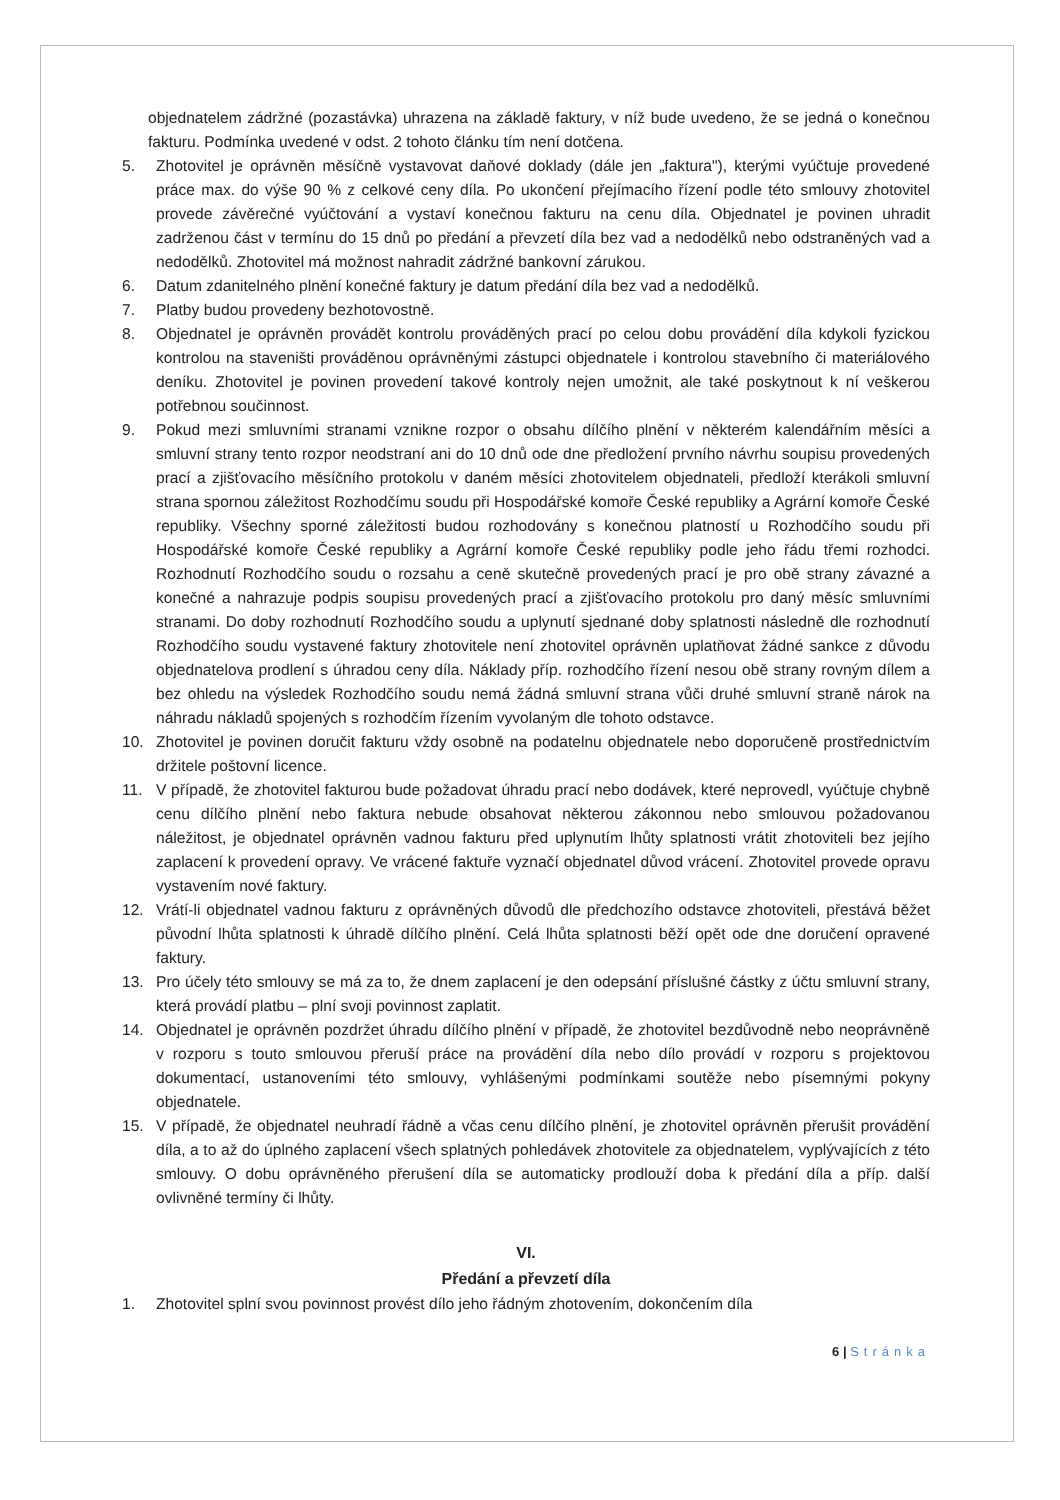objednatelem zádržné (pozastávka) uhrazena na základě faktury, v níž bude uvedeno, že se jedná o konečnou fakturu. Podmínka uvedené v odst. 2 tohoto článku tím není dotčena.
5. Zhotovitel je oprávněn měsíčně vystavovat daňové doklady (dále jen „faktura"), kterými vyúčtuje provedené práce max. do výše 90 % z celkové ceny díla. Po ukončení přejímacího řízení podle této smlouvy zhotovitel provede závěrečné vyúčtování a vystaví konečnou fakturu na cenu díla. Objednatel je povinen uhradit zadrženou část v termínu do 15 dnů po předání a převzetí díla bez vad a nedodělků nebo odstraněných vad a nedodělků. Zhotovitel má možnost nahradit zádržné bankovní zárukou.
6. Datum zdanitelného plnění konečné faktury je datum předání díla bez vad a nedodělků.
7. Platby budou provedeny bezhotovostně.
8. Objednatel je oprávněn provádět kontrolu prováděných prací po celou dobu provádění díla kdykoli fyzickou kontrolou na staveništi prováděnou oprávněnými zástupci objednatele i kontrolou stavebního či materiálového deníku. Zhotovitel je povinen provedení takové kontroly nejen umožnit, ale také poskytnout k ní veškerou potřebnou součinnost.
9. Pokud mezi smluvními stranami vznikne rozpor o obsahu dílčího plnění v některém kalendářním měsíci a smluvní strany tento rozpor neodstraní ani do 10 dnů ode dne předložení prvního návrhu soupisu provedených prací a zjišťovacího měsíčního protokolu v daném měsíci zhotovitelem objednateli, předloží kterákoli smluvní strana spornou záležitost Rozhodčímu soudu při Hospodářské komoře České republiky a Agrární komoře České republiky. Všechny sporné záležitosti budou rozhodovány s konečnou platností u Rozhodčího soudu při Hospodářské komoře České republiky a Agrární komoře České republiky podle jeho řádu třemi rozhodci. Rozhodnutí Rozhodčího soudu o rozsahu a ceně skutečně provedených prací je pro obě strany závazné a konečné a nahrazuje podpis soupisu provedených prací a zjišťovacího protokolu pro daný měsíc smluvními stranami. Do doby rozhodnutí Rozhodčího soudu a uplynutí sjednané doby splatnosti následně dle rozhodnutí Rozhodčího soudu vystavené faktury zhotovitele není zhotovitel oprávněn uplatňovat žádné sankce z důvodu objednatelova prodlení s úhradou ceny díla. Náklady příp. rozhodčího řízení nesou obě strany rovným dílem a bez ohledu na výsledek Rozhodčího soudu nemá žádná smluvní strana vůči druhé smluvní straně nárok na náhradu nákladů spojených s rozhodčím řízením vyvolaným dle tohoto odstavce.
10. Zhotovitel je povinen doručit fakturu vždy osobně na podatelnu objednatele nebo doporučeně prostřednictvím držitele poštovní licence.
11. V případě, že zhotovitel fakturou bude požadovat úhradu prací nebo dodávek, které neprovedl, vyúčtuje chybně cenu dílčího plnění nebo faktura nebude obsahovat některou zákonnou nebo smlouvou požadovanou náležitost, je objednatel oprávněn vadnou fakturu před uplynutím lhůty splatnosti vrátit zhotoviteli bez jejího zaplacení k provedení opravy. Ve vrácené faktuře vyznačí objednatel důvod vrácení. Zhotovitel provede opravu vystavením nové faktury.
12. Vrátí-li objednatel vadnou fakturu z oprávněných důvodů dle předchozího odstavce zhotoviteli, přestává běžet původní lhůta splatnosti k úhradě dílčího plnění. Celá lhůta splatnosti běží opět ode dne doručení opravené faktury.
13. Pro účely této smlouvy se má za to, že dnem zaplacení je den odepsání příslušné částky z účtu smluvní strany, která provádí platbu – plní svoji povinnost zaplatit.
14. Objednatel je oprávněn pozdržet úhradu dílčího plnění v případě, že zhotovitel bezdůvodně nebo neoprávněně v rozporu s touto smlouvou přeruší práce na provádění díla nebo dílo provádí v rozporu s projektovou dokumentací, ustanoveními této smlouvy, vyhlášenými podmínkami soutěže nebo písemnými pokyny objednatele.
15. V případě, že objednatel neuhradí řádně a včas cenu dílčího plnění, je zhotovitel oprávněn přerušit provádění díla, a to až do úplného zaplacení všech splatných pohledávek zhotovitele za objednatelem, vyplývajících z této smlouvy. O dobu oprávněného přerušení díla se automaticky prodlouží doba k předání díla a příp. další ovlivněné termíny či lhůty.
VI.
Předání a převzetí díla
1. Zhotovitel splní svou povinnost provést dílo jeho řádným zhotovením, dokončením díla
6 | Stránka